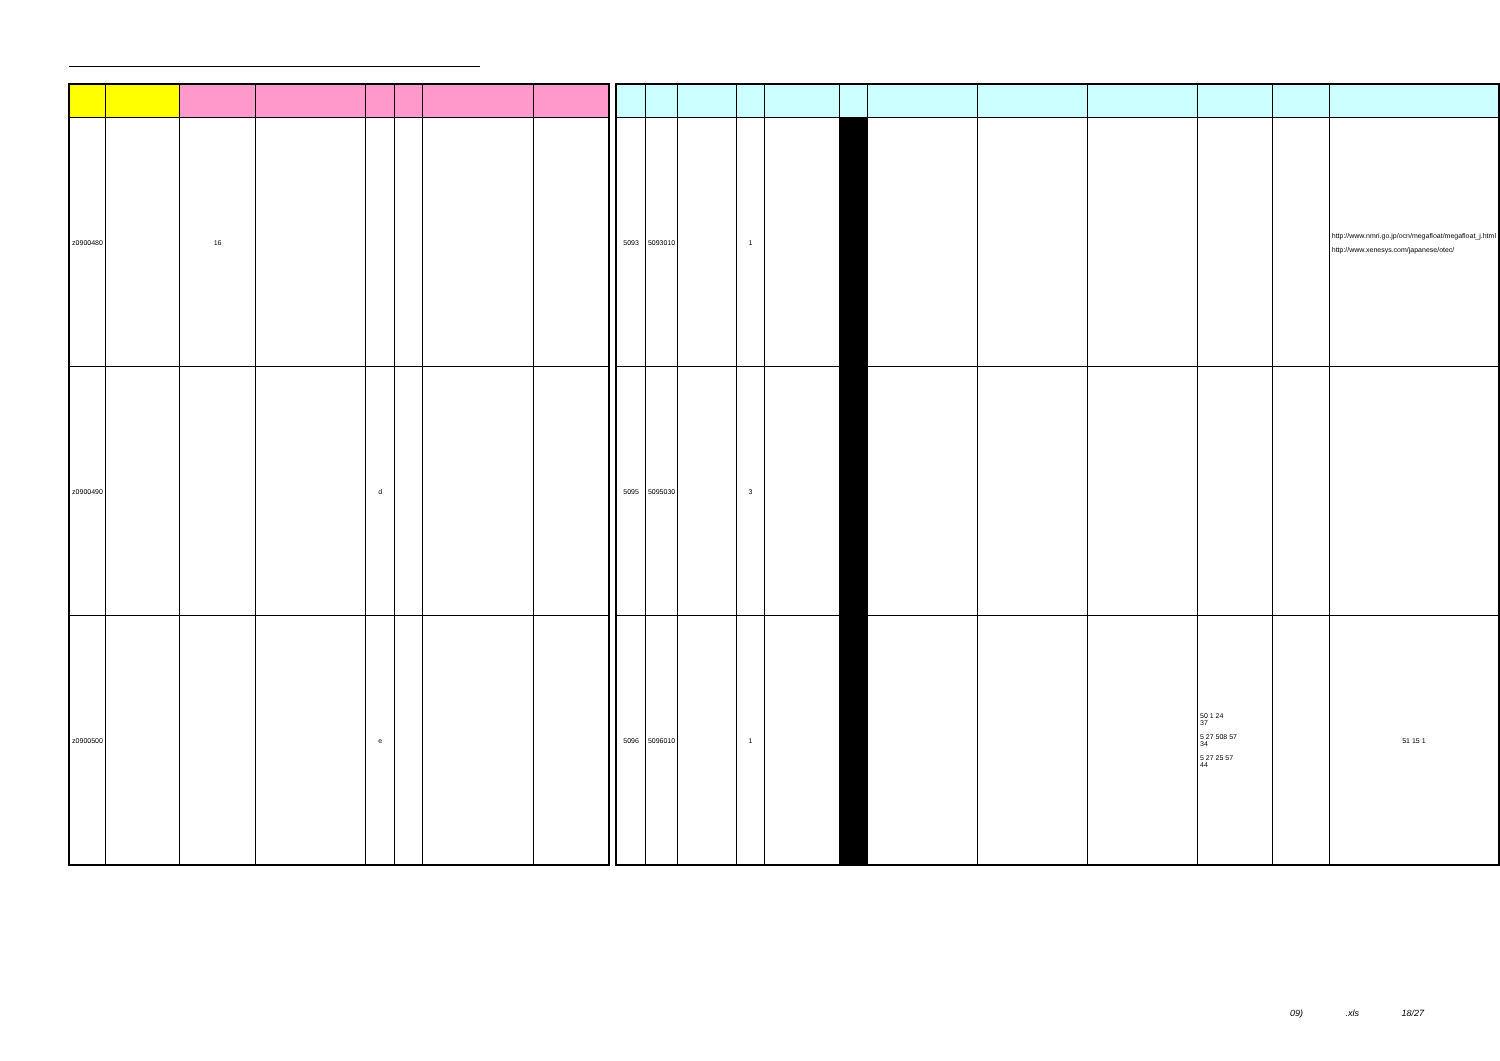| z0900480 | | 16 | | | | | |
| z0900490 | | | | d | | | |
| z0900500 | | | | e | | | |
| 5093 | 5093010 | | 1 | | | | | | | | http://www.nmri.go.jp/ocn/megafloat/megafloat_j.html http://www.xenesys.com/japanese/otec/ |
| 5095 | 5095030 | | 3 | | | | | | | | |
| 5096 | 5096010 | | 1 | | | | | | 50 1 24 37 5 27 508 57 34 5 27 25 57 44 | | 51 15 1 |
09) .xls 18/27